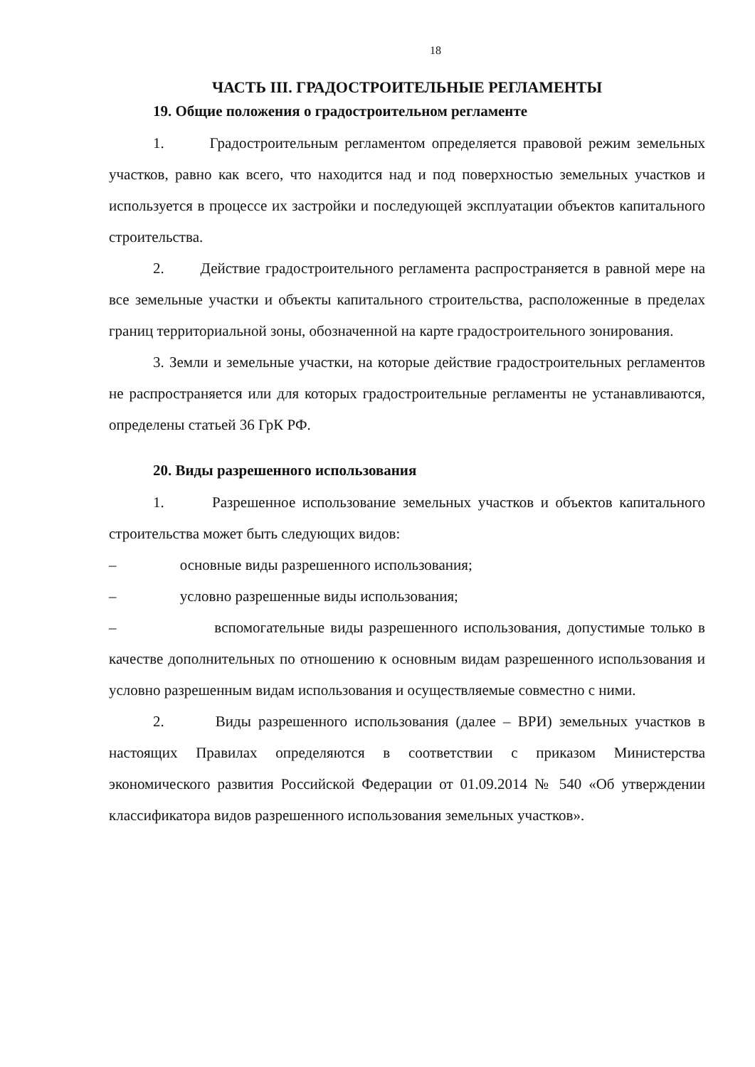18
ЧАСТЬ III. ГРАДОСТРОИТЕЛЬНЫЕ РЕГЛАМЕНТЫ
19. Общие положения о градостроительном регламенте
1. Градостроительным регламентом определяется правовой режим земельных участков, равно как всего, что находится над и под поверхностью земельных участков и используется в процессе их застройки и последующей эксплуатации объектов капитального строительства.
2. Действие градостроительного регламента распространяется в равной мере на все земельные участки и объекты капитального строительства, расположенные в пределах границ территориальной зоны, обозначенной на карте градостроительного зонирования.
3. Земли и земельные участки, на которые действие градостроительных регламентов не распространяется или для которых градостроительные регламенты не устанавливаются, определены статьей 36 ГрК РФ.
20. Виды разрешенного использования
1. Разрешенное использование земельных участков и объектов капитального строительства может быть следующих видов:
– основные виды разрешенного использования;
– условно разрешенные виды использования;
– вспомогательные виды разрешенного использования, допустимые только в качестве дополнительных по отношению к основным видам разрешенного использования и условно разрешенным видам использования и осуществляемые совместно с ними.
2. Виды разрешенного использования (далее – ВРИ) земельных участков в настоящих Правилах определяются в соответствии с приказом Министерства экономического развития Российской Федерации от 01.09.2014 № 540 «Об утверждении классификатора видов разрешенного использования земельных участков».